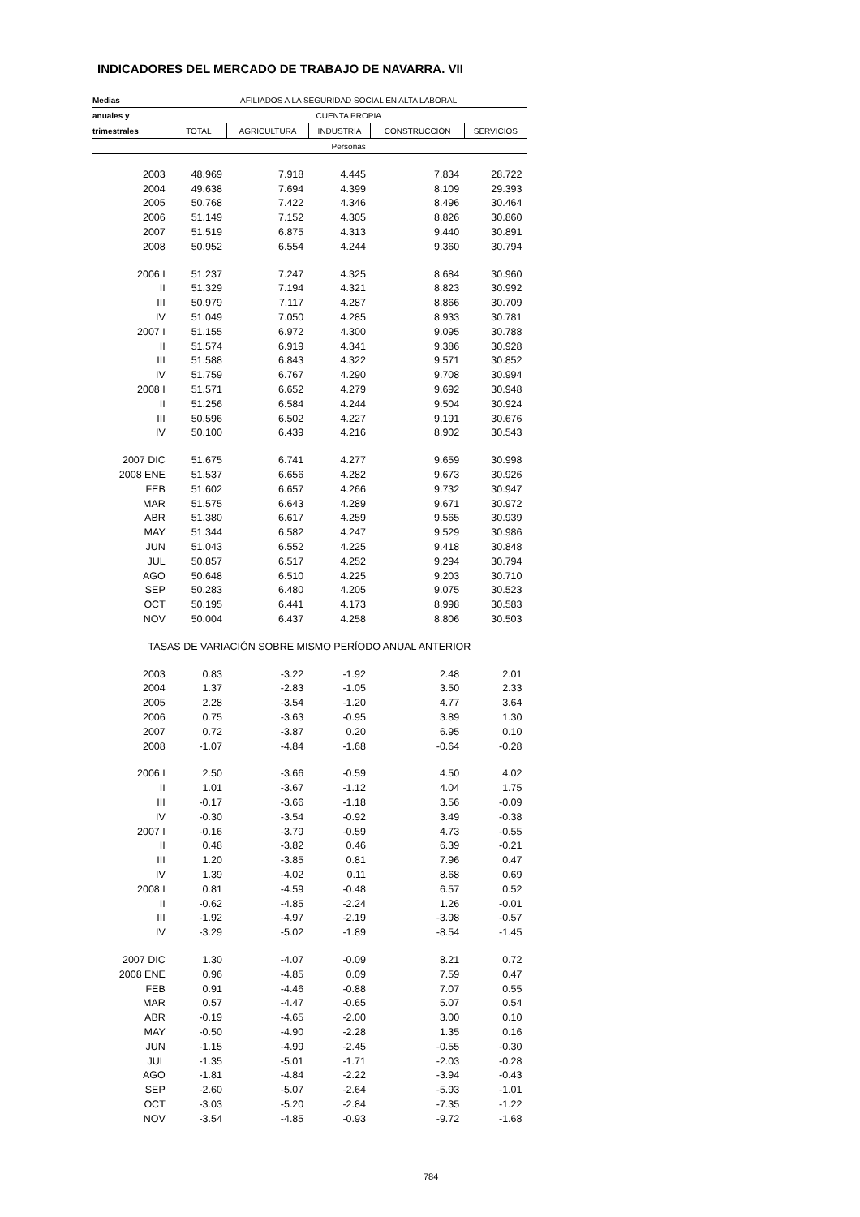INDICADORES DEL MERCADO DE TRABAJO DE NAVARRA. VII
| Medias | AFILIADOS A LA SEGURIDAD SOCIAL EN ALTA LABORAL | | | | |
| --- | --- | --- | --- | --- | --- |
| anuales y | CUENTA PROPIA | | | | |
| trimestrales | TOTAL | AGRICULTURA | INDUSTRIA | CONSTRUCCIÓN | SERVICIOS |
| | Personas | | | | |
| 2003 | 48.969 | 7.918 | 4.445 | 7.834 | 28.722 |
| 2004 | 49.638 | 7.694 | 4.399 | 8.109 | 29.393 |
| 2005 | 50.768 | 7.422 | 4.346 | 8.496 | 30.464 |
| 2006 | 51.149 | 7.152 | 4.305 | 8.826 | 30.860 |
| 2007 | 51.519 | 6.875 | 4.313 | 9.440 | 30.891 |
| 2008 | 50.952 | 6.554 | 4.244 | 9.360 | 30.794 |
| 2006 I | 51.237 | 7.247 | 4.325 | 8.684 | 30.960 |
| II | 51.329 | 7.194 | 4.321 | 8.823 | 30.992 |
| III | 50.979 | 7.117 | 4.287 | 8.866 | 30.709 |
| IV | 51.049 | 7.050 | 4.285 | 8.933 | 30.781 |
| 2007 I | 51.155 | 6.972 | 4.300 | 9.095 | 30.788 |
| II | 51.574 | 6.919 | 4.341 | 9.386 | 30.928 |
| III | 51.588 | 6.843 | 4.322 | 9.571 | 30.852 |
| IV | 51.759 | 6.767 | 4.290 | 9.708 | 30.994 |
| 2008 I | 51.571 | 6.652 | 4.279 | 9.692 | 30.948 |
| II | 51.256 | 6.584 | 4.244 | 9.504 | 30.924 |
| III | 50.596 | 6.502 | 4.227 | 9.191 | 30.676 |
| IV | 50.100 | 6.439 | 4.216 | 8.902 | 30.543 |
| 2007 DIC | 51.675 | 6.741 | 4.277 | 9.659 | 30.998 |
| 2008 ENE | 51.537 | 6.656 | 4.282 | 9.673 | 30.926 |
| FEB | 51.602 | 6.657 | 4.266 | 9.732 | 30.947 |
| MAR | 51.575 | 6.643 | 4.289 | 9.671 | 30.972 |
| ABR | 51.380 | 6.617 | 4.259 | 9.565 | 30.939 |
| MAY | 51.344 | 6.582 | 4.247 | 9.529 | 30.986 |
| JUN | 51.043 | 6.552 | 4.225 | 9.418 | 30.848 |
| JUL | 50.857 | 6.517 | 4.252 | 9.294 | 30.794 |
| AGO | 50.648 | 6.510 | 4.225 | 9.203 | 30.710 |
| SEP | 50.283 | 6.480 | 4.205 | 9.075 | 30.523 |
| OCT | 50.195 | 6.441 | 4.173 | 8.998 | 30.583 |
| NOV | 50.004 | 6.437 | 4.258 | 8.806 | 30.503 |
| TASAS DE VARIACIÓN SOBRE MISMO PERÍODO ANUAL ANTERIOR | | | | | |
| 2003 | 0.83 | -3.22 | -1.92 | 2.48 | 2.01 |
| 2004 | 1.37 | -2.83 | -1.05 | 3.50 | 2.33 |
| 2005 | 2.28 | -3.54 | -1.20 | 4.77 | 3.64 |
| 2006 | 0.75 | -3.63 | -0.95 | 3.89 | 1.30 |
| 2007 | 0.72 | -3.87 | 0.20 | 6.95 | 0.10 |
| 2008 | -1.07 | -4.84 | -1.68 | -0.64 | -0.28 |
| 2006 I | 2.50 | -3.66 | -0.59 | 4.50 | 4.02 |
| II | 1.01 | -3.67 | -1.12 | 4.04 | 1.75 |
| III | -0.17 | -3.66 | -1.18 | 3.56 | -0.09 |
| IV | -0.30 | -3.54 | -0.92 | 3.49 | -0.38 |
| 2007 I | -0.16 | -3.79 | -0.59 | 4.73 | -0.55 |
| II | 0.48 | -3.82 | 0.46 | 6.39 | -0.21 |
| III | 1.20 | -3.85 | 0.81 | 7.96 | 0.47 |
| IV | 1.39 | -4.02 | 0.11 | 8.68 | 0.69 |
| 2008 I | 0.81 | -4.59 | -0.48 | 6.57 | 0.52 |
| II | -0.62 | -4.85 | -2.24 | 1.26 | -0.01 |
| III | -1.92 | -4.97 | -2.19 | -3.98 | -0.57 |
| IV | -3.29 | -5.02 | -1.89 | -8.54 | -1.45 |
| 2007 DIC | 1.30 | -4.07 | -0.09 | 8.21 | 0.72 |
| 2008 ENE | 0.96 | -4.85 | 0.09 | 7.59 | 0.47 |
| FEB | 0.91 | -4.46 | -0.88 | 7.07 | 0.55 |
| MAR | 0.57 | -4.47 | -0.65 | 5.07 | 0.54 |
| ABR | -0.19 | -4.65 | -2.00 | 3.00 | 0.10 |
| MAY | -0.50 | -4.90 | -2.28 | 1.35 | 0.16 |
| JUN | -1.15 | -4.99 | -2.45 | -0.55 | -0.30 |
| JUL | -1.35 | -5.01 | -1.71 | -2.03 | -0.28 |
| AGO | -1.81 | -4.84 | -2.22 | -3.94 | -0.43 |
| SEP | -2.60 | -5.07 | -2.64 | -5.93 | -1.01 |
| OCT | -3.03 | -5.20 | -2.84 | -7.35 | -1.22 |
| NOV | -3.54 | -4.85 | -0.93 | -9.72 | -1.68 |
784